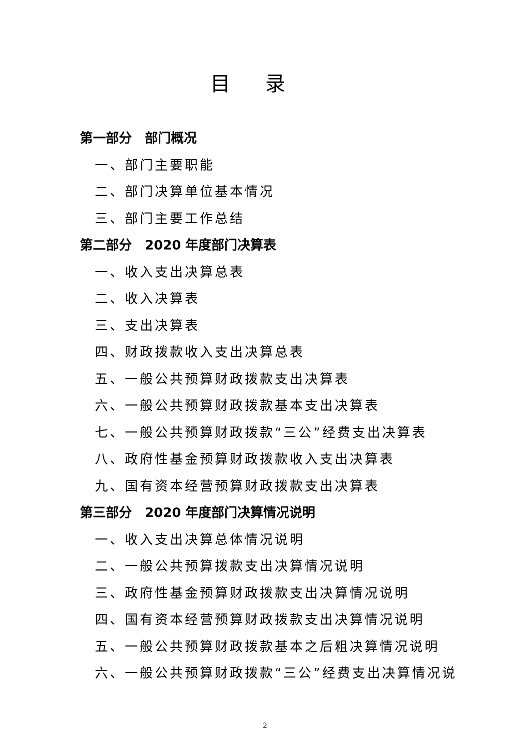目录
第一部分　部门概况
一、部门主要职能
二、部门决算单位基本情况
三、部门主要工作总结
第二部分　2020 年度部门决算表
一、收入支出决算总表
二、收入决算表
三、支出决算表
四、财政拨款收入支出决算总表
五、一般公共预算财政拨款支出决算表
六、一般公共预算财政拨款基本支出决算表
七、一般公共预算财政拨款“三公”经费支出决算表
八、政府性基金预算财政拨款收入支出决算表
九、国有资本经营预算财政拨款支出决算表
第三部分　2020 年度部门决算情况说明
一、收入支出决算总体情况说明
二、一般公共预算拨款支出决算情况说明
三、政府性基金预算财政拨款支出决算情况说明
四、国有资本经营预算财政拨款支出决算情况说明
五、一般公共预算财政拨款基本之后粗决算情况说明
六、一般公共预算财政拨款“三公”经费支出决算情况说
2